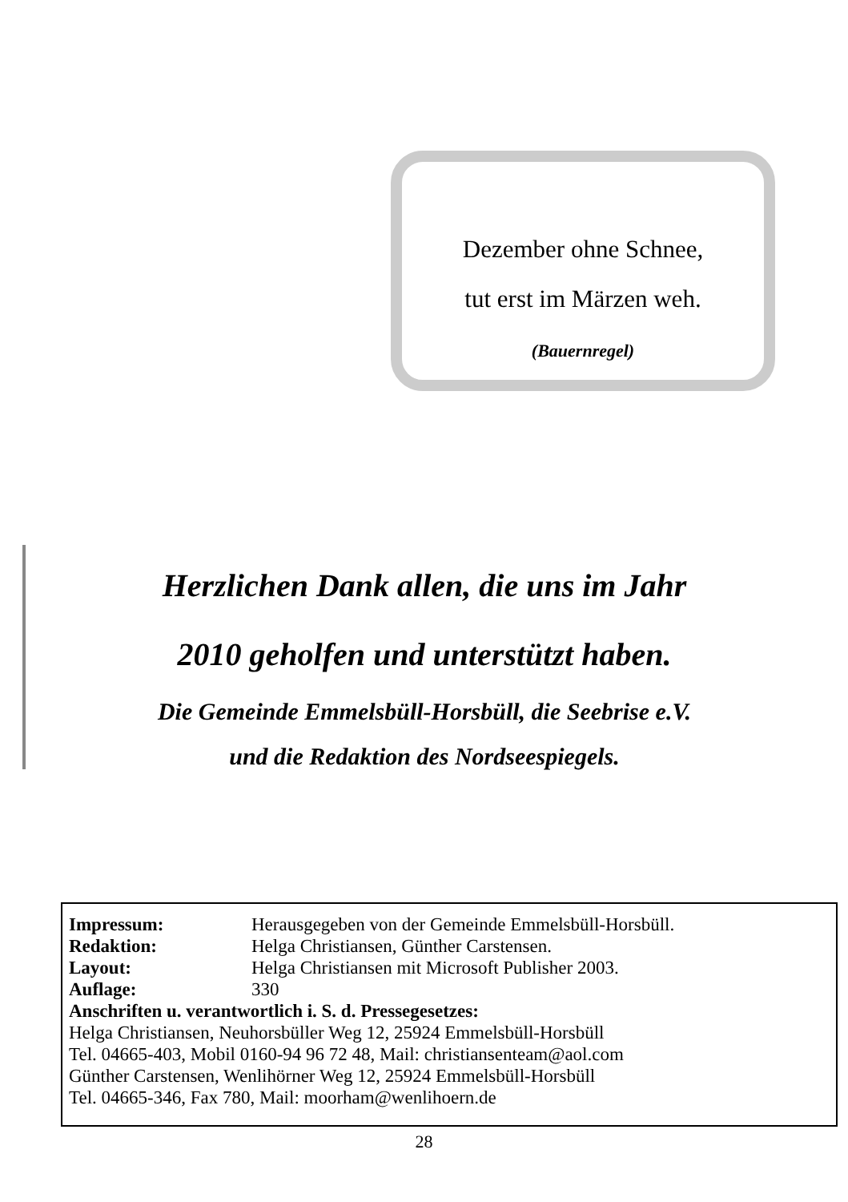Dezember ohne Schnee,
tut erst im Märzen weh.
(Bauernregel)
Herzlichen Dank allen, die uns im Jahr
2010 geholfen und unterstützt haben.
Die Gemeinde Emmelsbüll-Horsbüll, die Seebrise e.V.
und die Redaktion des Nordseespiegels.
| Impressum: | Herausgegeben von der Gemeinde Emmelsbüll-Horsbüll. |
| Redaktion: | Helga Christiansen, Günther Carstensen. |
| Layout: | Helga Christiansen mit Microsoft Publisher 2003. |
| Auflage: | 330 |
Anschriften u. verantwortlich i. S. d. Pressegesetzes:
Helga Christiansen, Neuhorsbüller Weg 12, 25924 Emmelsbüll-Horsbüll
Tel. 04665-403, Mobil 0160-94 96 72 48, Mail: christiansenteam@aol.com
Günther Carstensen, Wenlihörner Weg 12, 25924 Emmelsbüll-Horsbüll
Tel. 04665-346, Fax 780, Mail: moorham@wenlihoern.de
28